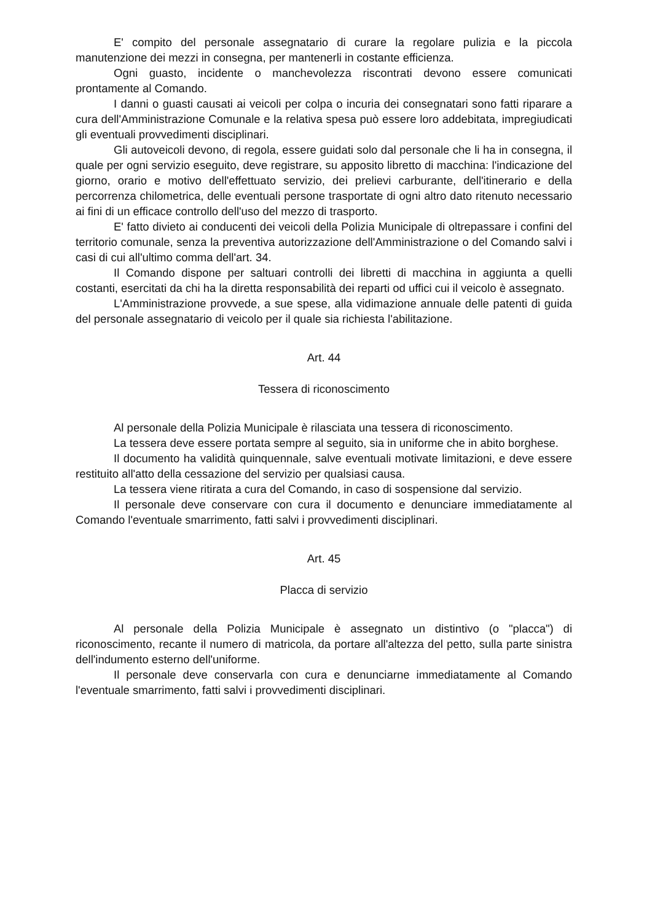E' compito del personale assegnatario di curare la regolare pulizia e la piccola manutenzione dei mezzi in consegna, per mantenerli in costante efficienza.
Ogni guasto, incidente o manchevolezza riscontrati devono essere comunicati prontamente al Comando.
I danni o guasti causati ai veicoli per colpa o incuria dei consegnatari sono fatti riparare a cura dell'Amministrazione Comunale e la relativa spesa può essere loro addebitata, impregiudicati gli eventuali provvedimenti disciplinari.
Gli autoveicoli devono, di regola, essere guidati solo dal personale che li ha in consegna, il quale per ogni servizio eseguito, deve registrare, su apposito libretto di macchina: l'indicazione del giorno, orario e motivo dell'effettuato servizio, dei prelievi carburante, dell'itinerario e della percorrenza chilometrica, delle eventuali persone trasportate di ogni altro dato ritenuto necessario ai fini di un efficace controllo dell'uso del mezzo di trasporto.
E' fatto divieto ai conducenti dei veicoli della Polizia Municipale di oltrepassare i confini del territorio comunale, senza la preventiva autorizzazione dell'Amministrazione o del Comando salvi i casi di cui all'ultimo comma dell'art. 34.
Il Comando dispone per saltuari controlli dei libretti di macchina in aggiunta a quelli costanti, esercitati da chi ha la diretta responsabilità dei reparti od uffici cui il veicolo è assegnato.
L'Amministrazione provvede, a sue spese, alla vidimazione annuale delle patenti di guida del personale assegnatario di veicolo per il quale sia richiesta l'abilitazione.
Art. 44
Tessera di riconoscimento
Al personale della Polizia Municipale è rilasciata una tessera di riconoscimento.
La tessera deve essere portata sempre al seguito, sia in uniforme che in abito borghese.
Il documento ha validità quinquennale, salve eventuali motivate limitazioni, e deve essere restituito all'atto della cessazione del servizio per qualsiasi causa.
La tessera viene ritirata a cura del Comando, in caso di sospensione dal servizio.
Il personale deve conservare con cura il documento e denunciare immediatamente al Comando l'eventuale smarrimento, fatti salvi i provvedimenti disciplinari.
Art. 45
Placca di servizio
Al personale della Polizia Municipale è assegnato un distintivo (o "placca") di riconoscimento, recante il numero di matricola, da portare all'altezza del petto, sulla parte sinistra dell'indumento esterno dell'uniforme.
Il personale deve conservarla con cura e denunciarne immediatamente al Comando l'eventuale smarrimento, fatti salvi i provvedimenti disciplinari.